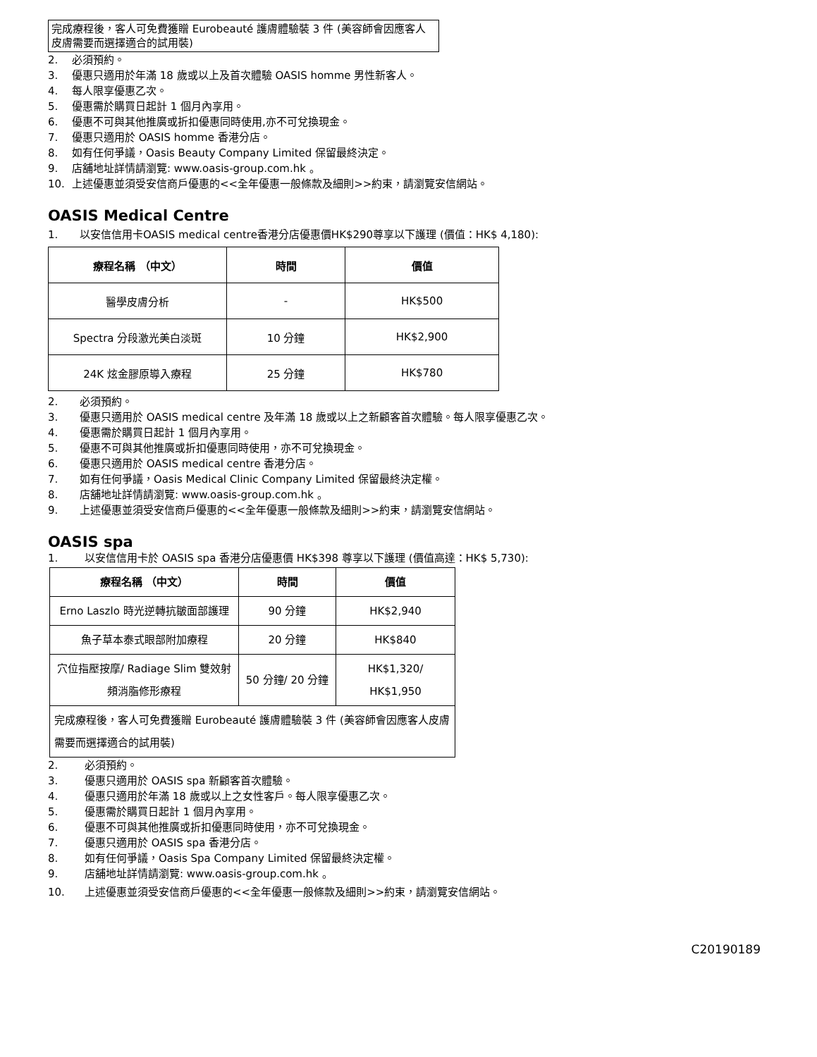完成療程後，客人可免費獲贈 Eurobeauté 護膚體驗裝 3 件 (美容師會因應客人皮膚需要而選擇適合的試用裝)
2. 必須預約。
3. 優惠只適用於年滿 18 歲或以上及首次體驗 OASIS homme 男性新客人。
4. 每人限享優惠乙次。
5. 優惠需於購買日起計 1 個月內享用。
6. 優惠不可與其他推廣或折扣優惠同時使用,亦不可兌換現金。
7. 優惠只適用於 OASIS homme 香港分店。
8. 如有任何爭議，Oasis Beauty Company Limited 保留最終決定。
9. 店舖地址詳情請瀏覽: www.oasis-group.com.hk 。
10. 上述優惠並須受安信商戶優惠的<<全年優惠一般條款及細則>>約束，請瀏覽安信網站。
OASIS Medical Centre
1. 以安信信用卡OASIS medical centre香港分店優惠價HK$290尊享以下護理 (價值：HK$ 4,180):
| 療程名稱 （中文） | 時間 | 價值 |
| --- | --- | --- |
| 醫學皮膚分析 | - | HK$500 |
| Spectra 分段激光美白淡斑 | 10 分鐘 | HK$2,900 |
| 24K 炫金膠原導入療程 | 25 分鐘 | HK$780 |
2. 必須預約。
3. 優惠只適用於 OASIS medical centre 及年滿 18 歲或以上之新顧客首次體驗。每人限享優惠乙次。
4. 優惠需於購買日起計 1 個月內享用。
5. 優惠不可與其他推廣或折扣優惠同時使用，亦不可兌換現金。
6. 優惠只適用於 OASIS medical centre 香港分店。
7. 如有任何爭議，Oasis Medical Clinic Company Limited 保留最終決定權。
8. 店舖地址詳情請瀏覽: www.oasis-group.com.hk 。
9. 上述優惠並須受安信商戶優惠的<<全年優惠一般條款及細則>>約束，請瀏覽安信網站。
OASIS spa
1. 以安信信用卡於 OASIS spa 香港分店優惠價 HK$398 尊享以下護理 (價值高達：HK$ 5,730):
| 療程名稱 （中文） | 時間 | 價值 |
| --- | --- | --- |
| Erno Laszlo 時光逆轉抗皺面部護理 | 90 分鐘 | HK$2,940 |
| 魚子草本泰式眼部附加療程 | 20 分鐘 | HK$840 |
| 穴位指壓按摩/ Radiage Slim 雙效射頻消脂修形療程 | 50 分鐘/ 20 分鐘 | HK$1,320/ HK$1,950 |
| 完成療程後，客人可免費獲贈 Eurobeauté 護膚體驗裝 3 件 (美容師會因應客人皮膚需要而選擇適合的試用裝) | | |
2. 必須預約。
3. 優惠只適用於 OASIS spa 新顧客首次體驗。
4. 優惠只適用於年滿 18 歲或以上之女性客戶。每人限享優惠乙次。
5. 優惠需於購買日起計 1 個月內享用。
6. 優惠不可與其他推廣或折扣優惠同時使用，亦不可兌換現金。
7. 優惠只適用於 OASIS spa 香港分店。
8. 如有任何爭議，Oasis Spa Company Limited 保留最終決定權。
9. 店舖地址詳情請瀏覽: www.oasis-group.com.hk 。
10. 上述優惠並須受安信商戶優惠的<<全年優惠一般條款及細則>>約束，請瀏覽安信網站。
C20190189